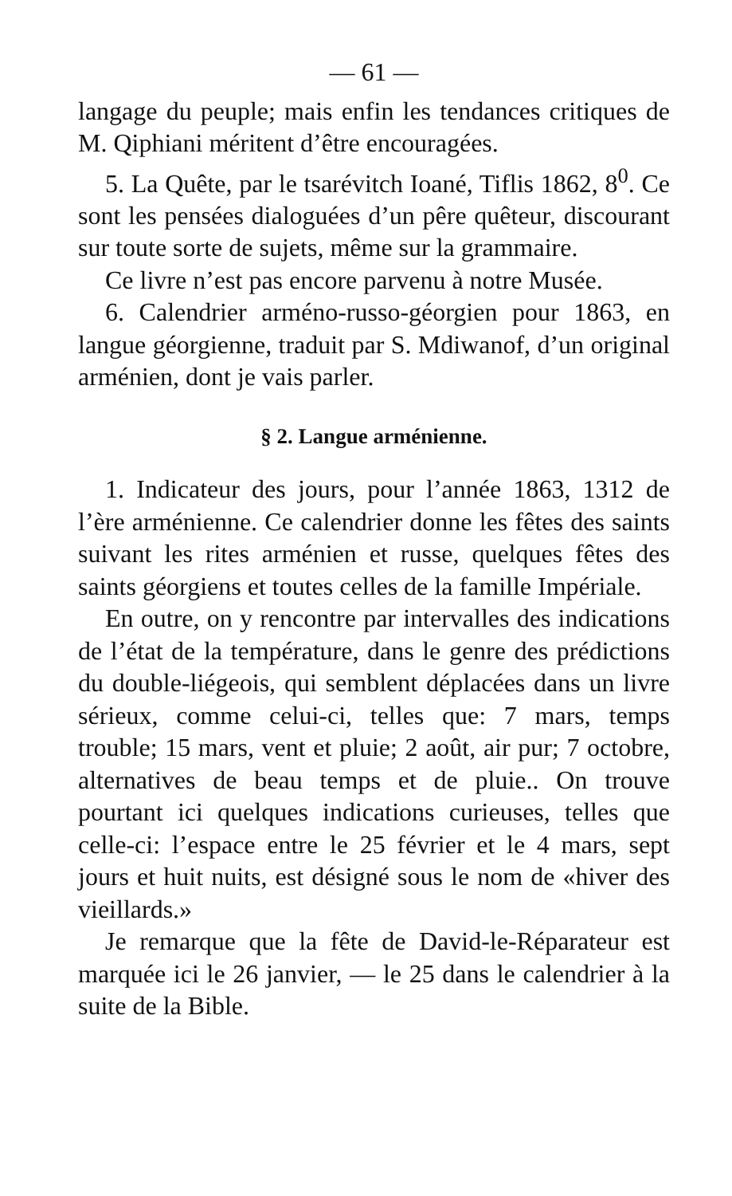— 61 —
langage du peuple; mais enfin les tendances critiques de M. Qiphiani méritent d’être encouragées.
5. La Quête, par le tsarévitch Ioané, Tiflis 1862, 8<sup>0</sup>. Ce sont les pensées dialoguées d’un pêre quêteur, discourant sur toute sorte de sujets, même sur la grammaire.
Ce livre n’est pas encore parvenu à notre Musée.
6. Calendrier arméno-russo-géorgien pour 1863, en langue géorgienne, traduit par S. Mdiwanof, d’un original arménien, dont je vais parler.
§ 2. Langue arménienne.
1. Indicateur des jours, pour l’année 1863, 1312 de l’ère arménienne. Ce calendrier donne les fêtes des saints suivant les rites arménien et russe, quelques fêtes des saints géorgiens et toutes celles de la famille Impériale.
En outre, on y rencontre par intervalles des indications de l’état de la température, dans le genre des prédictions du double-liégeois, qui semblent déplacées dans un livre sérieux, comme celui-ci, telles que: 7 mars, temps trouble; 15 mars, vent et pluie; 2 août, air pur; 7 octobre, alternatives de beau temps et de pluie.. On trouve pourtant ici quelques indications curieuses, telles que celle-ci: l’espace entre le 25 février et le 4 mars, sept jours et huit nuits, est désigné sous le nom de «hiver des vieillards.»
Je remarque que la fête de David-le-Réparateur est marquée ici le 26 janvier, — le 25 dans le calendrier à la suite de la Bible.